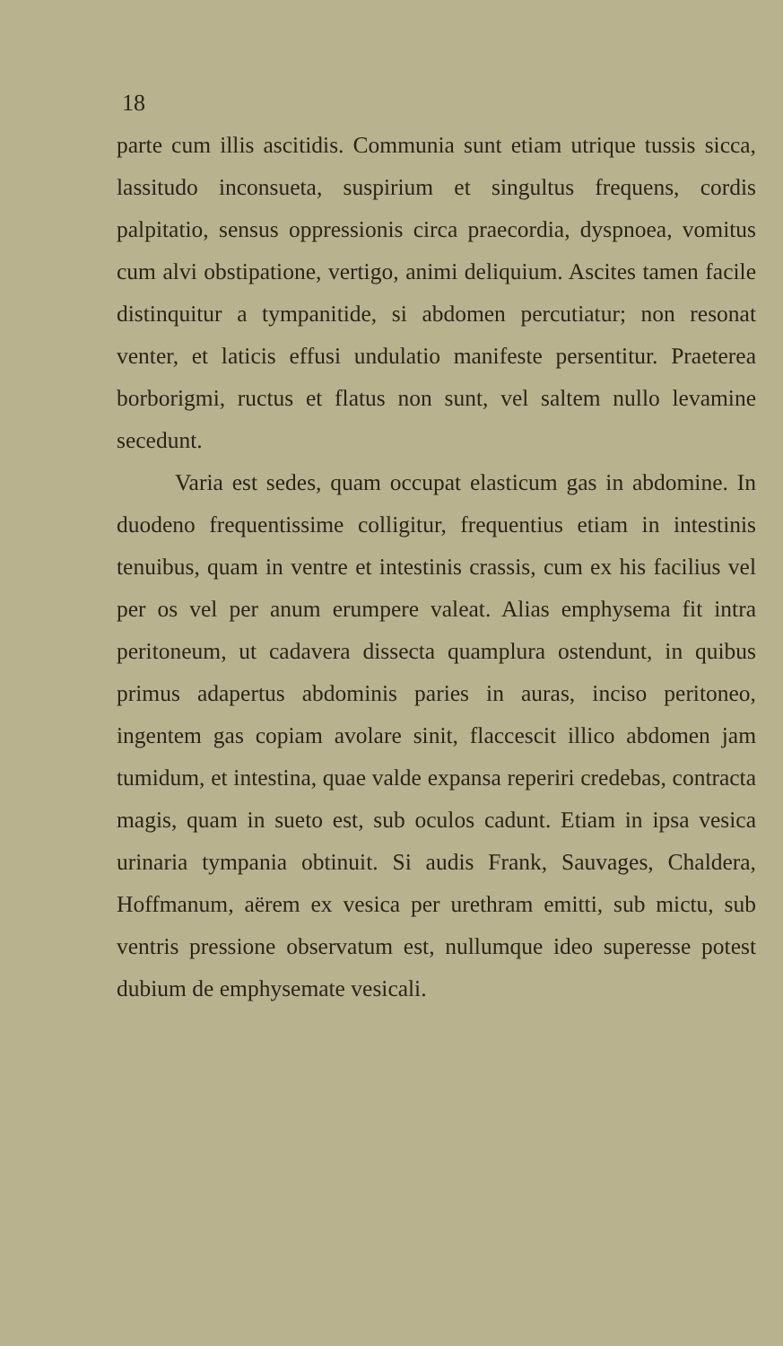18
parte cum illis ascitidis. Communia sunt etiam utrique tussis sicca, lassitudo inconsueta, suspirium et singultus frequens, cordis palpitatio, sensus oppressionis circa praecordia, dyspnoea, vomitus cum alvi obstipatione, vertigo, animi deliquium. Ascites tamen facile distinquitur a tympanitide, si abdomen percutiatur; non resonat venter, et laticis effusi undulatio manifeste persentitur. Praeterea borborigmi, ructus et flatus non sunt, vel saltem nullo levamine secedunt.
Varia est sedes, quam occupat elasticum gas in abdomine. In duodeno frequentissime colligitur, frequentius etiam in intestinis tenuibus, quam in ventre et intestinis crassis, cum ex his facilius vel per os vel per anum erumpere valeat. Alias emphysema fit intra peritoneum, ut cadavera dissecta quamplura ostendunt, in quibus primus adapertus abdominis paries in auras, inciso peritoneo, ingentem gas copiam avolare sinit, flaccescit illico abdomen jam tumidum, et intestina, quae valde expansa reperiri credebas, contracta magis, quam in sueto est, sub oculos cadunt. Etiam in ipsa vesica urinaria tympania obtinuit. Si audis Frank, Sauvages, Chaldera, Hoffmanum, aërem ex vesica per urethram emitti, sub mictu, sub ventris pressione observatum est, nullumque ideo superesse potest dubium de emphysemate vesicali.